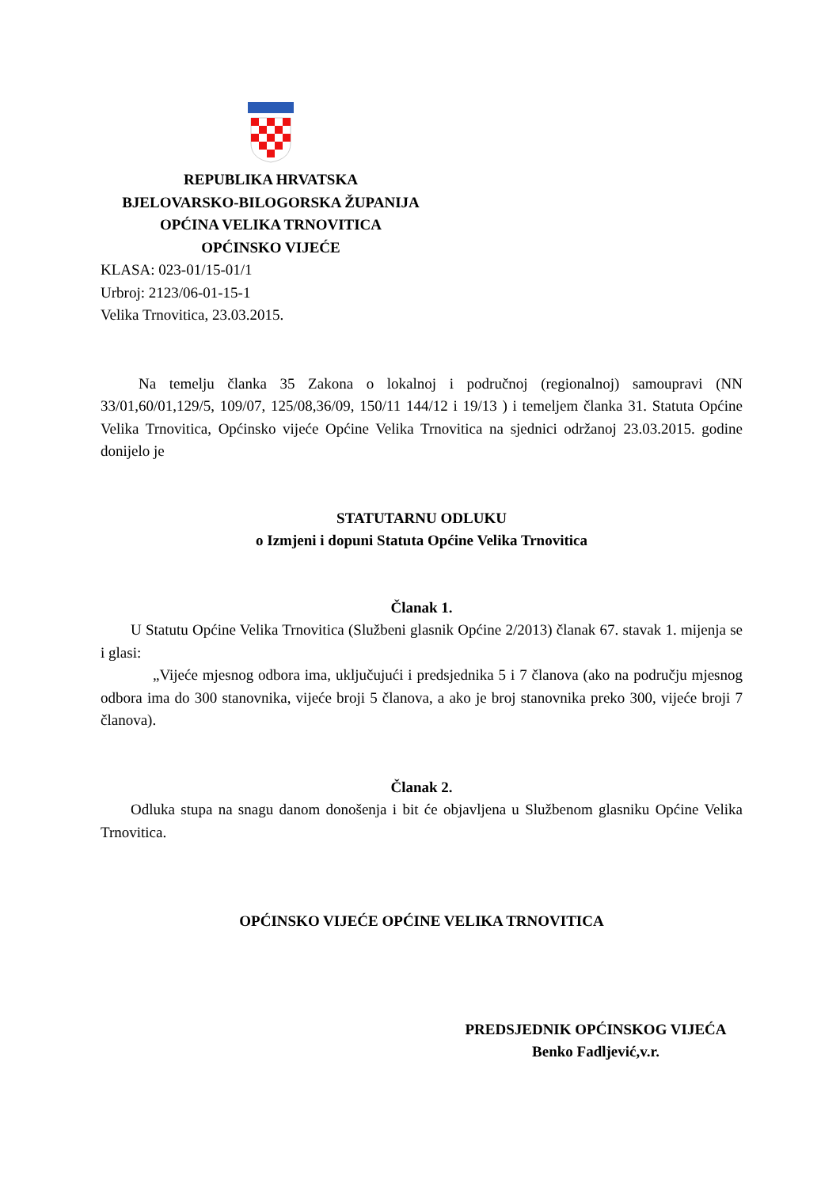REPUBLIKA HRVATSKA
BJELOVARSKO-BILOGORSKA ŽUPANIJA
OPĆINA VELIKA TRNOVITICA
OPĆINSKO VIJEĆE
KLASA: 023-01/15-01/1
Urbroj: 2123/06-01-15-1
Velika Trnovitica, 23.03.2015.
Na temelju članka 35 Zakona o lokalnoj i područnoj (regionalnoj) samoupravi (NN 33/01,60/01,129/5, 109/07, 125/08,36/09, 150/11 144/12 i 19/13 ) i temeljem članka 31. Statuta Općine Velika Trnovitica, Općinsko vijeće Općine Velika Trnovitica na sjednici održanoj 23.03.2015. godine donijelo je
STATUTARNU ODLUKU
o Izmjeni i dopuni Statuta Općine Velika Trnovitica
Članak 1.
U Statutu Općine Velika Trnovitica (Službeni glasnik Općine 2/2013) članak 67. stavak 1. mijenja se i glasi:
„Vijeće mjesnog odbora ima, uključujući i predsjednika 5 i 7 članova (ako na području mjesnog odbora ima do 300 stanovnika, vijeće broji 5 članova, a ako je broj stanovnika preko 300, vijeće broji 7 članova).
Članak 2.
Odluka stupa na snagu danom donošenja i bit će objavljena u Službenom glasniku Općine Velika Trnovitica.
OPĆINSKO VIJEĆE OPĆINE VELIKA TRNOVITICA
PREDSJEDNIK OPĆINSKOG VIJEĆA
Benko Fadljević,v.r.